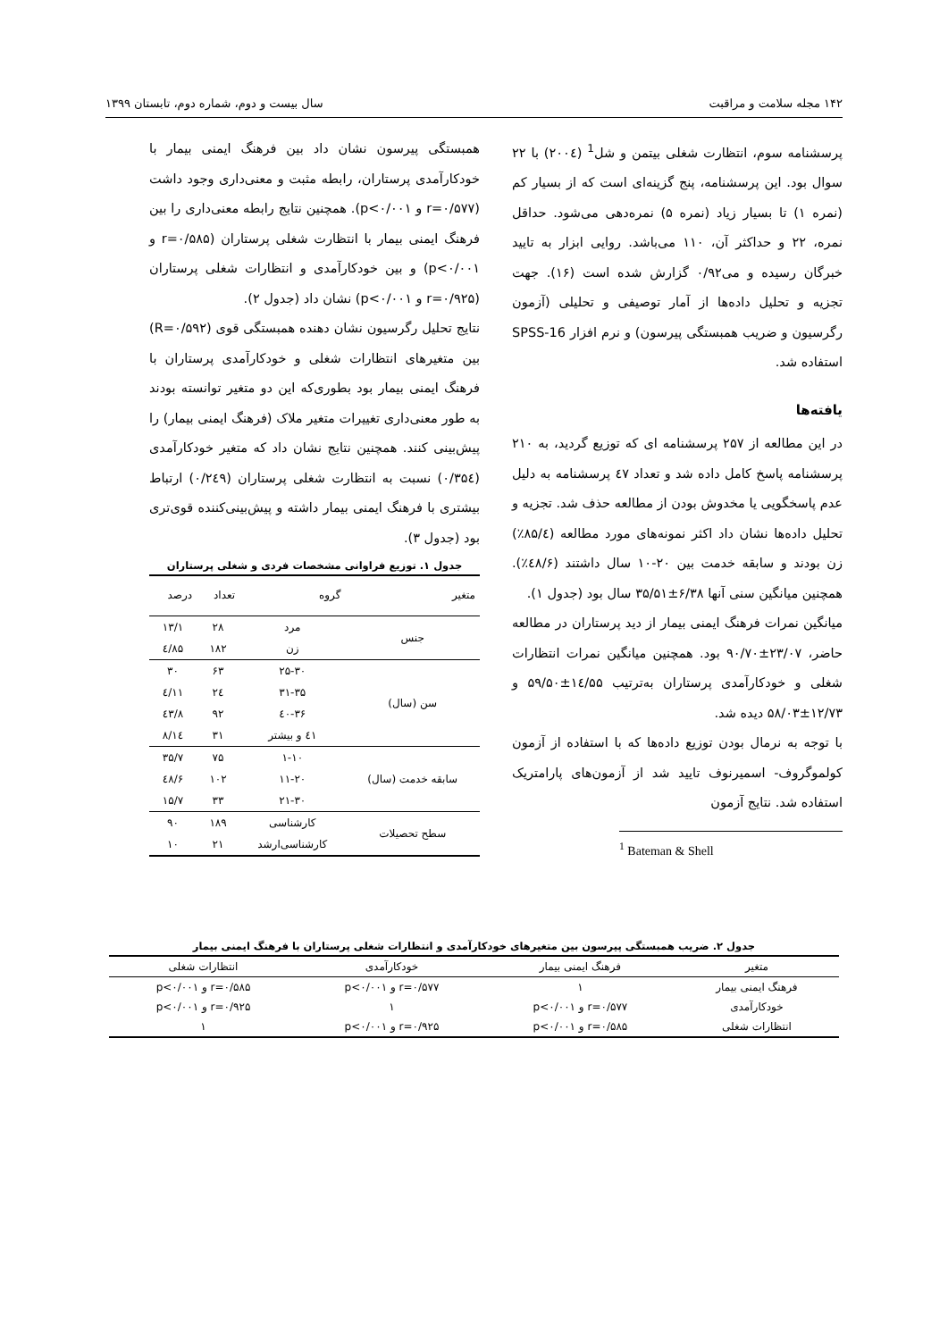۱۴۲ مجله سلامت و مراقبت سال بیست و دوم، شماره دوم، تابستان ۱۳۹۹
پرسشنامه سوم، انتظارت شغلی بیتمن و شل<sup>1</sup> (۲۰۰٤) با ۲۲ سوال بود. این پرسشنامه، پنج گزینه‌ای است که از بسیار کم (نمره ۱) تا بسیار زیاد (نمره ۵) نمره‌دهی می‌شود. حداقل نمره، ۲۲ و حداکثر آن، ۱۱۰ می‌باشد. روایی ابزار به تایید خبرگان رسیده و می۰/۹۲ گزارش شده است (۱۶). جهت تجزیه و تحلیل داده‌ها از آمار توصیفی و تحلیلی (آزمون رگرسیون و ضریب همبستگی پیرسون) و نرم افزار SPSS-16 استفاده شد.
یافته‌ها
در این مطالعه از ۲۵۷ پرسشنامه ای که توزیع گردید، به ۲۱۰ پرسشنامه پاسخ کامل داده شد و تعداد ٤۷ پرسشنامه به دلیل عدم پاسخگویی یا مخدوش بودن از مطالعه حذف شد. تجزیه و تحلیل داده‌ها نشان داد اکثر نمونه‌های مورد مطالعه (۸۵/٤٪) زن بودند و سابقه خدمت بین ۲۰-۱۰ سال داشتند (٤۸/۶٪). همچنین میانگین سنی آنها ۶/۳۸±۳۵/۵۱ سال بود (جدول ۱).
میانگین نمرات فرهنگ ایمنی بیمار از دید پرستاران در مطالعه حاضر، ۲۳/۰۷±۹۰/۷۰ بود. همچنین میانگین نمرات انتظارات شغلی و خودکارآمدی پرستاران به‌ترتیب ۱٤/۵۵±۵۹/۵۰ و ۱۲/۷۳±۵۸/۰۳ دیده شد.
با توجه به نرمال بودن توزیع داده‌ها که با استفاده از آزمون کولموگروف- اسمیرنوف تایید شد از آزمون‌های پارامتریک استفاده شد. نتایج آزمون
<sup>1</sup> Bateman & Shell
همبستگی پیرسون نشان داد بین فرهنگ ایمنی بیمار با خودکارآمدی پرستاران، رابطه مثبت و معنی‌داری وجود داشت (r=۰/۵۷۷ و p<۰/۰۰۱). همچنین نتایج رابطه معنی‌داری را بین فرهنگ ایمنی بیمار با انتظارت شغلی پرستاران (r=۰/۵۸۵ و p<۰/۰۰۱) و بین خودکارآمدی و انتظارات شغلی پرستاران (r=۰/۹۲۵ و p<۰/۰۰۱) نشان داد (جدول ۲).
نتایج تحلیل رگرسیون نشان دهنده همبستگی قوی (R=۰/۵۹۲) بین متغیرهای انتظارات شغلی و خودکارآمدی پرستاران با فرهنگ ایمنی بیمار بود بطوری‌که این دو متغیر توانسته بودند به طور معنی‌داری تغییرات متغیر ملاک (فرهنگ ایمنی بیمار) را پیش‌بینی کنند. همچنین نتایج نشان داد که متغیر خودکارآمدی (۰/۳۵٤) نسبت به انتظارت شغلی پرستاران (۰/۲٤۹) ارتباط بیشتری با فرهنگ ایمنی بیمار داشته و پیش‌بینی‌کننده قوی‌تری بود (جدول ۳).
جدول ۱. توزیع فراوانی مشخصات فردی و شغلی پرستاران
| متغیر | گروه | تعداد | درصد |
| --- | --- | --- | --- |
| جنس | مرد | ۲۸ | ۱۳/۱ |
| | زن | ۱۸۲ | ۸۵/٤ |
| سن (سال) | ۲۵-۳۰ | ۶۳ | ۳۰ |
| | ۳۱-۳۵ | ۲٤ | ۱۱/٤ |
| | ۳۶-٤۰ | ۹۲ | ٤۳/۸ |
| | ٤۱ و بیشتر | ۳۱ | ۱٤/۸ |
| سابقه خدمت (سال) | ۱-۱۰ | ۷۵ | ۳۵/۷ |
| | ۱۱-۲۰ | ۱۰۲ | ٤۸/۶ |
| | ۲۱-۳۰ | ۳۳ | ۱۵/۷ |
| سطح تحصیلات | کارشناسی | ۱۸۹ | ۹۰ |
| | کارشناسی‌ارشد | ۲۱ | ۱۰ |
جدول ۲. ضریب همبستگی پیرسون بین متغیرهای خودکارآمدی و انتظارات شغلی پرستاران با فرهنگ ایمنی بیمار
| متغیر | فرهنگ ایمنی بیمار | خودکارآمدی | انتظارات شغلی |
| --- | --- | --- | --- |
| فرهنگ ایمنی بیمار | ۱ | r=۰/۵۷۷ و p<۰/۰۰۱ | r=۰/۵۸۵ و p<۰/۰۰۱ |
| خودکارآمدی | r=۰/۵۷۷ و p<۰/۰۰۱ | ۱ | r=۰/۹۲۵ و p<۰/۰۰۱ |
| انتظارات شغلی | r=۰/۵۸۵ و p<۰/۰۰۱ | r=۰/۹۲۵ و p<۰/۰۰۱ | ۱ |